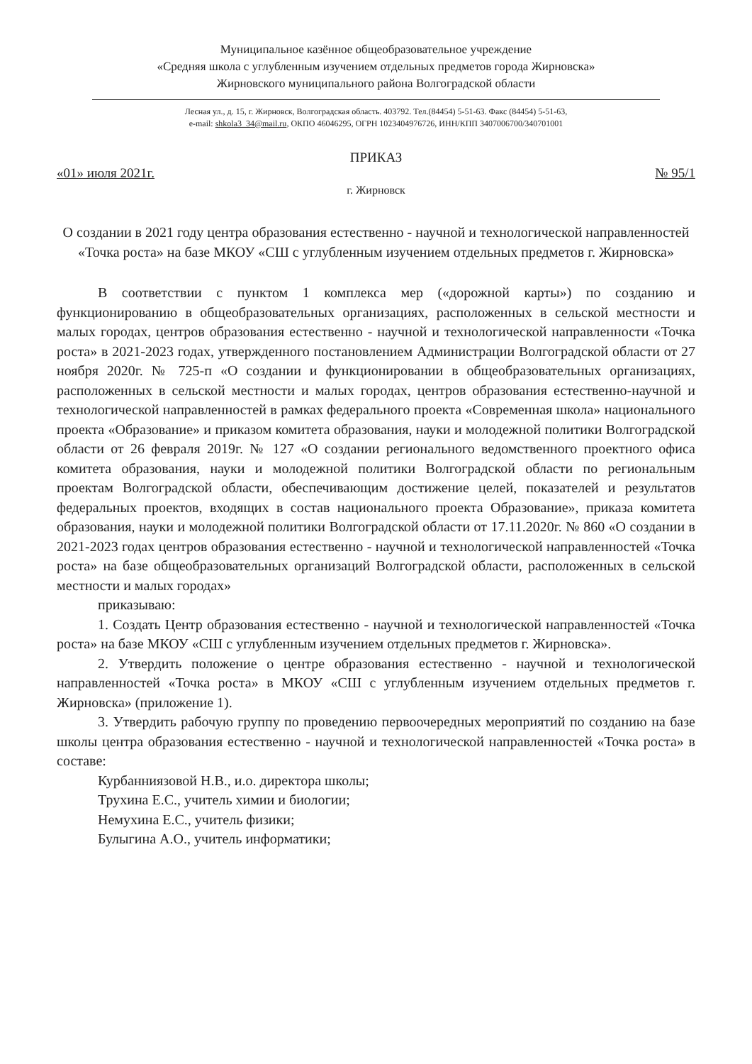Муниципальное казённое общеобразовательное учреждение
«Средняя школа с углубленным изучением отдельных предметов города Жирновска»
Жирновского муниципального района Волгоградской области
Лесная ул., д. 15, г. Жирновск, Волгоградская область. 403792. Тел.(84454) 5-51-63. Факс (84454) 5-51-63,
e-mail: shkola3_34@mail.ru, ОКПО 46046295, ОГРН 1023404976726, ИНН/КПП 3407006700/340701001
ПРИКАЗ
«01» июля 2021г. № 95/1
г. Жирновск
О создании в 2021 году центра образования естественно - научной и технологической направленностей «Точка роста» на базе МКОУ «СШ с углубленным изучением отдельных предметов г. Жирновска»
В соответствии с пунктом 1 комплекса мер («дорожной карты») по созданию и функционированию в общеобразовательных организациях, расположенных в сельской местности и малых городах, центров образования естественно - научной и технологической направленности «Точка роста» в 2021-2023 годах, утвержденного постановлением Администрации Волгоградской области от 27 ноября 2020г. № 725-п «О создании и функционировании в общеобразовательных организациях, расположенных в сельской местности и малых городах, центров образования естественно-научной и технологической направленностей в рамках федерального проекта «Современная школа» национального проекта «Образование» и приказом комитета образования, науки и молодежной политики Волгоградской области от 26 февраля 2019г. № 127 «О создании регионального ведомственного проектного офиса комитета образования, науки и молодежной политики Волгоградской области по региональным проектам Волгоградской области, обеспечивающим достижение целей, показателей и результатов федеральных проектов, входящих в состав национального проекта Образование», приказа комитета образования, науки и молодежной политики Волгоградской области от 17.11.2020г. № 860 «О создании в 2021-2023 годах центров образования естественно - научной и технологической направленностей «Точка роста» на базе общеобразовательных организаций Волгоградской области, расположенных в сельской местности и малых городах»
приказываю:
1. Создать Центр образования естественно - научной и технологической направленностей «Точка роста» на базе МКОУ «СШ с углубленным изучением отдельных предметов г. Жирновска».
2. Утвердить положение о центре образования естественно - научной и технологической направленностей «Точка роста» в МКОУ «СШ с углубленным изучением отдельных предметов г. Жирновска» (приложение 1).
3. Утвердить рабочую группу по проведению первоочередных мероприятий по созданию на базе школы центра образования естественно - научной и технологической направленностей «Точка роста» в составе:
Курбанниязовой Н.В., и.о. директора школы;
Трухина Е.С., учитель химии и биологии;
Немухина Е.С., учитель физики;
Булыгина А.О., учитель информатики;